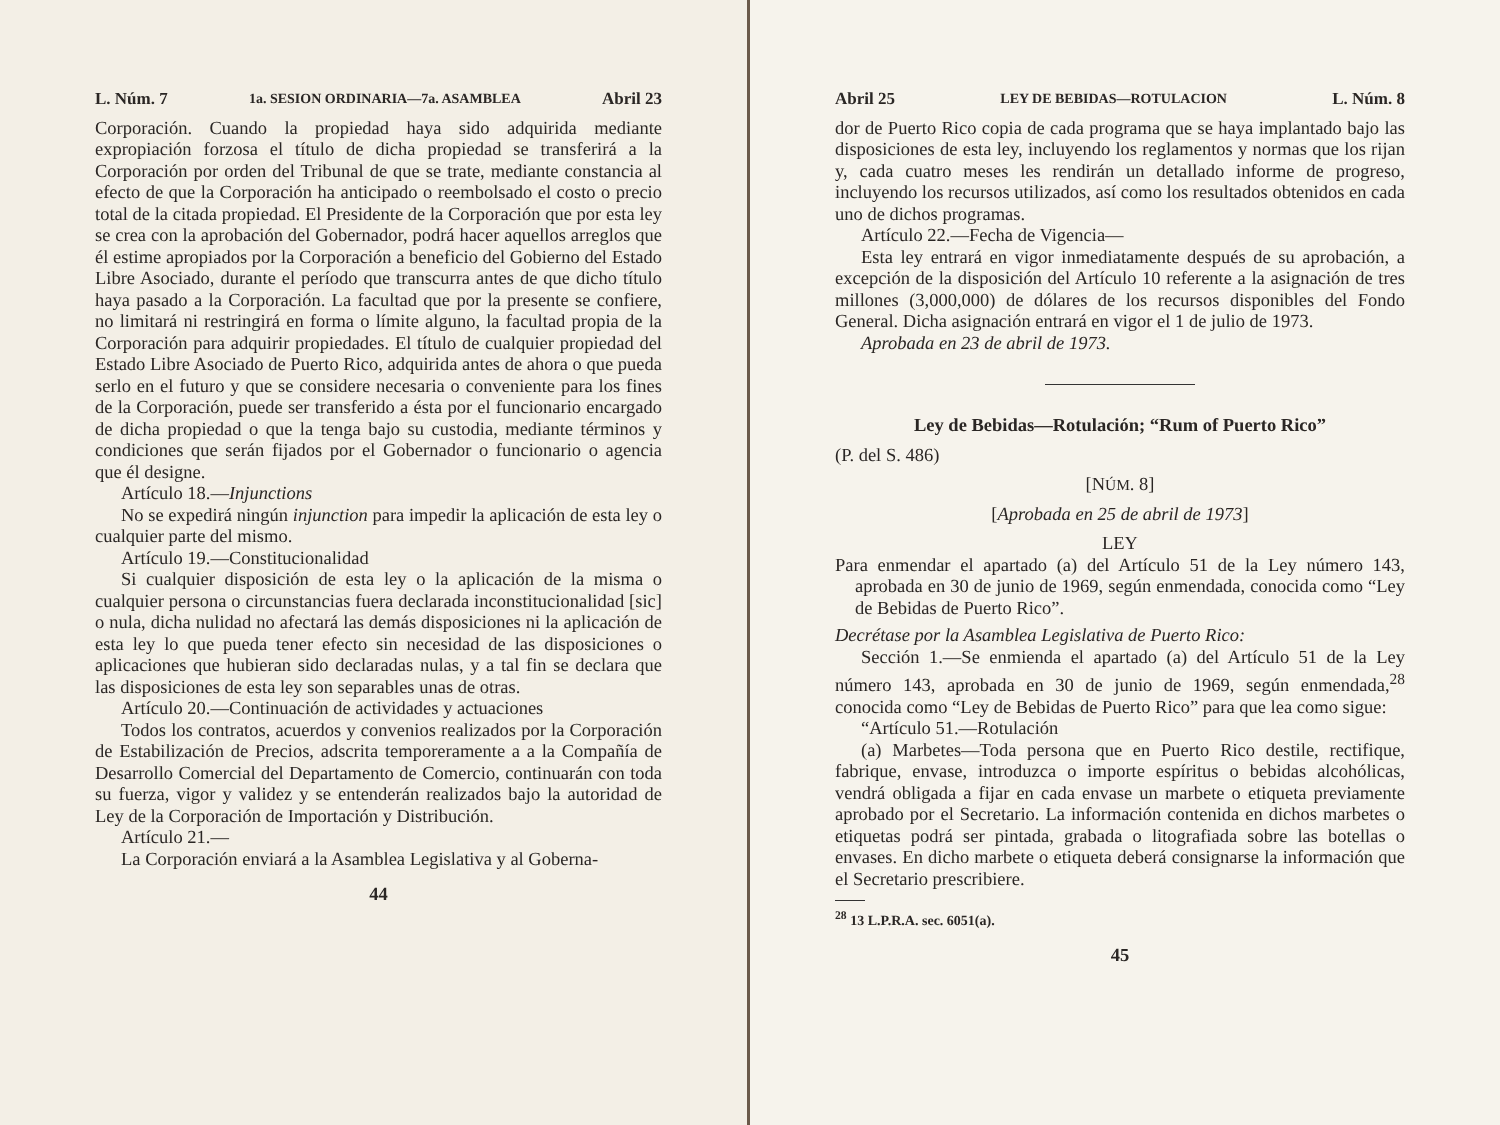L. Núm. 7 1a. SESION ORDINARIA—7a. ASAMBLEA Abril 23
Corporación. Cuando la propiedad haya sido adquirida mediante expropiación forzosa el título de dicha propiedad se transferirá a la Corporación por orden del Tribunal de que se trate, mediante constancia al efecto de que la Corporación ha anticipado o reembolsado el costo o precio total de la citada propiedad. El Presidente de la Corporación que por esta ley se crea con la aprobación del Gobernador, podrá hacer aquellos arreglos que él estime apropiados por la Corporación a beneficio del Gobierno del Estado Libre Asociado, durante el período que transcurra antes de que dicho título haya pasado a la Corporación. La facultad que por la presente se confiere, no limitará ni restringirá en forma o límite alguno, la facultad propia de la Corporación para adquirir propiedades. El título de cualquier propiedad del Estado Libre Asociado de Puerto Rico, adquirida antes de ahora o que pueda serlo en el futuro y que se considere necesaria o conveniente para los fines de la Corporación, puede ser transferido a ésta por el funcionario encargado de dicha propiedad o que la tenga bajo su custodia, mediante términos y condiciones que serán fijados por el Gobernador o funcionario o agencia que él designe.
Artículo 18.—Injunctions
No se expedirá ningún injunction para impedir la aplicación de esta ley o cualquier parte del mismo.
Artículo 19.—Constitucionalidad
Si cualquier disposición de esta ley o la aplicación de la misma o cualquier persona o circunstancias fuera declarada inconstitucionalidad [sic] o nula, dicha nulidad no afectará las demás disposiciones ni la aplicación de esta ley lo que pueda tener efecto sin necesidad de las disposiciones o aplicaciones que hubieran sido declaradas nulas, y a tal fin se declara que las disposiciones de esta ley son separables unas de otras.
Artículo 20.—Continuación de actividades y actuaciones
Todos los contratos, acuerdos y convenios realizados por la Corporación de Estabilización de Precios, adscrita temporeramente a a la Compañía de Desarrollo Comercial del Departamento de Comercio, continuarán con toda su fuerza, vigor y validez y se entenderán realizados bajo la autoridad de Ley de la Corporación de Importación y Distribución.
Artículo 21.—
La Corporación enviará a la Asamblea Legislativa y al Goberna-
44
Abril 25 LEY DE BEBIDAS—ROTULACION L. Núm. 8
dor de Puerto Rico copia de cada programa que se haya implantado bajo las disposiciones de esta ley, incluyendo los reglamentos y normas que los rijan y, cada cuatro meses les rendirán un detallado informe de progreso, incluyendo los recursos utilizados, así como los resultados obtenidos en cada uno de dichos programas.
Artículo 22.—Fecha de Vigencia—
Esta ley entrará en vigor inmediatamente después de su aprobación, a excepción de la disposición del Artículo 10 referente a la asignación de tres millones (3,000,000) de dólares de los recursos disponibles del Fondo General. Dicha asignación entrará en vigor el 1 de julio de 1973.
Aprobada en 23 de abril de 1973.
Ley de Bebidas—Rotulación; “Rum of Puerto Rico”
(P. del S. 486)
[NÚM. 8]
[Aprobada en 25 de abril de 1973]
LEY
Para enmendar el apartado (a) del Artículo 51 de la Ley número 143, aprobada en 30 de junio de 1969, según enmendada, conocida como “Ley de Bebidas de Puerto Rico”.
Decrétase por la Asamblea Legislativa de Puerto Rico:
Sección 1.—Se enmienda el apartado (a) del Artículo 51 de la Ley número 143, aprobada en 30 de junio de 1969, según enmendada,<sup>28</sup> conocida como “Ley de Bebidas de Puerto Rico” para que lea como sigue:
“Artículo 51.—Rotulación
(a) Marbetes—Toda persona que en Puerto Rico destile, rectifique, fabrique, envase, introduzca o importe espíritus o bebidas alcohólicas, vendrá obligada a fijar en cada envase un marbete o etiqueta previamente aprobado por el Secretario. La información contenida en dichos marbetes o etiquetas podrá ser pintada, grabada o litografiada sobre las botellas o envases. En dicho marbete o etiqueta deberá consignarse la información que el Secretario prescribiere.
<sup>28</sup> 13 L.P.R.A. sec. 6051(a).
45